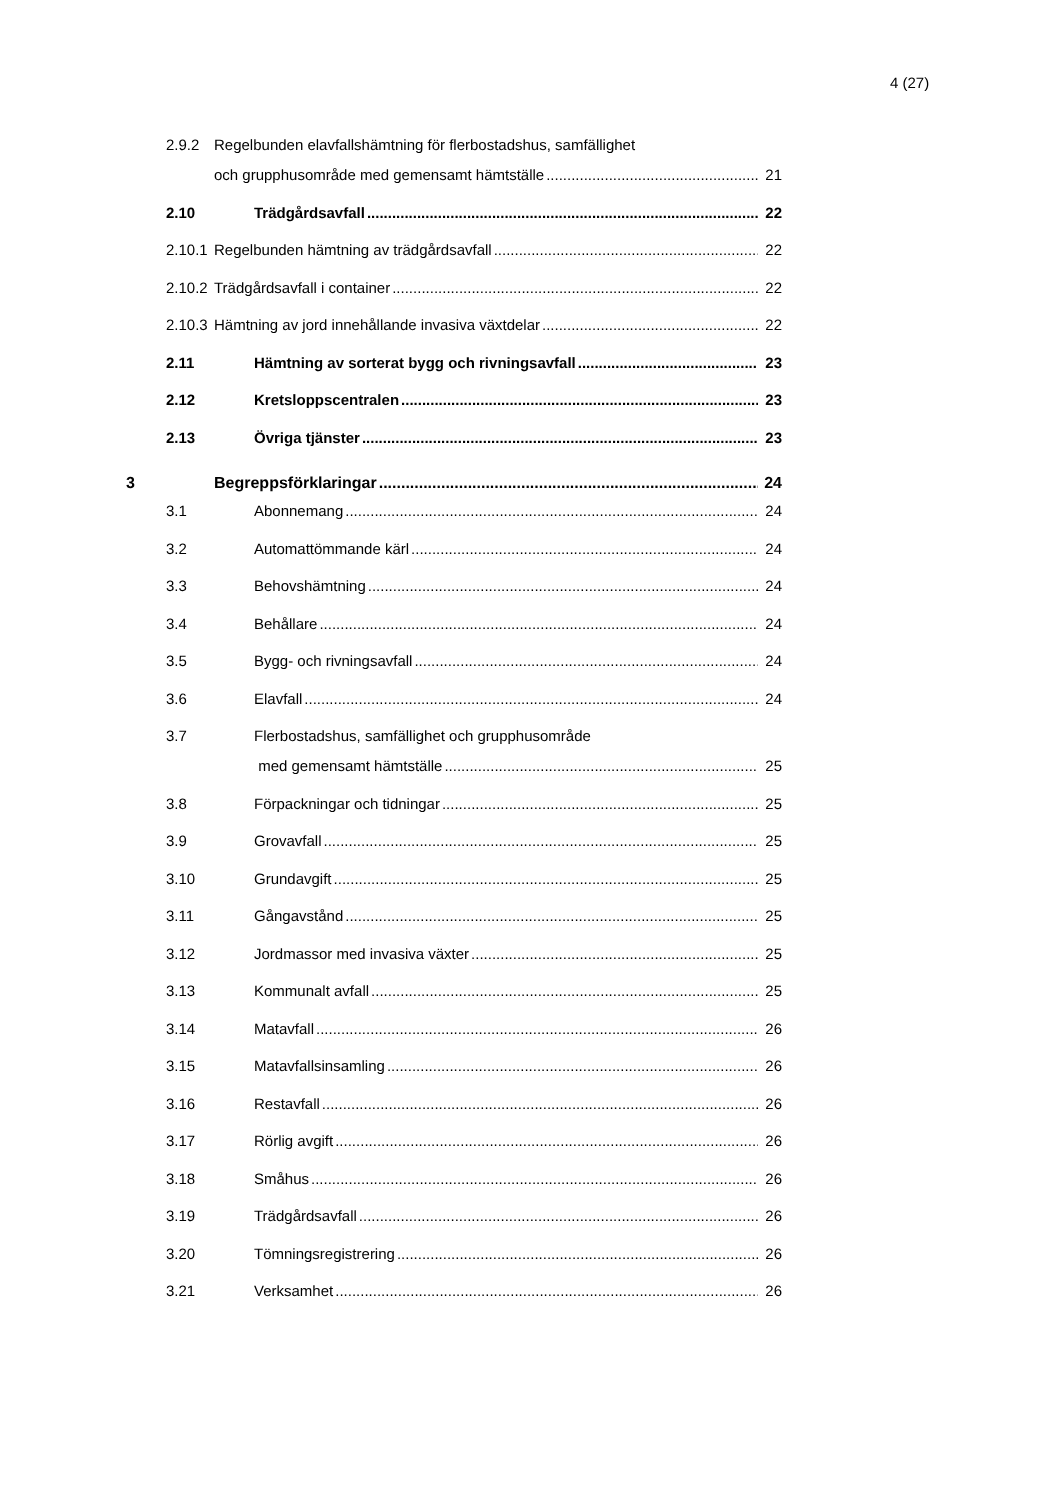4 (27)
2.9.2 Regelbunden elavfallshämtning för flerbostadshus, samfällighet
och grupphusområde med gemensamt hämtställe 21
2.10 Trädgårdsavfall 22
2.10.1 Regelbunden hämtning av trädgårdsavfall 22
2.10.2 Trädgårdsavfall i container 22
2.10.3 Hämtning av jord innehållande invasiva växtdelar 22
2.11 Hämtning av sorterat bygg och rivningsavfall 23
2.12 Kretsloppscentralen 23
2.13 Övriga tjänster 23
3 Begreppsförklaringar 24
3.1 Abonnemang 24
3.2 Automattömmande kärl 24
3.3 Behovshämtning 24
3.4 Behållare 24
3.5 Bygg- och rivningsavfall 24
3.6 Elavfall 24
3.7 Flerbostadshus, samfällighet och grupphusområde
med gemensamt hämtställe 25
3.8 Förpackningar och tidningar 25
3.9 Grovavfall 25
3.10 Grundavgift 25
3.11 Gångavstånd 25
3.12 Jordmassor med invasiva växter 25
3.13 Kommunalt avfall 25
3.14 Matavfall 26
3.15 Matavfallsinsamling 26
3.16 Restavfall 26
3.17 Rörlig avgift 26
3.18 Småhus 26
3.19 Trädgårdsavfall 26
3.20 Tömningsregistrering 26
3.21 Verksamhet 26